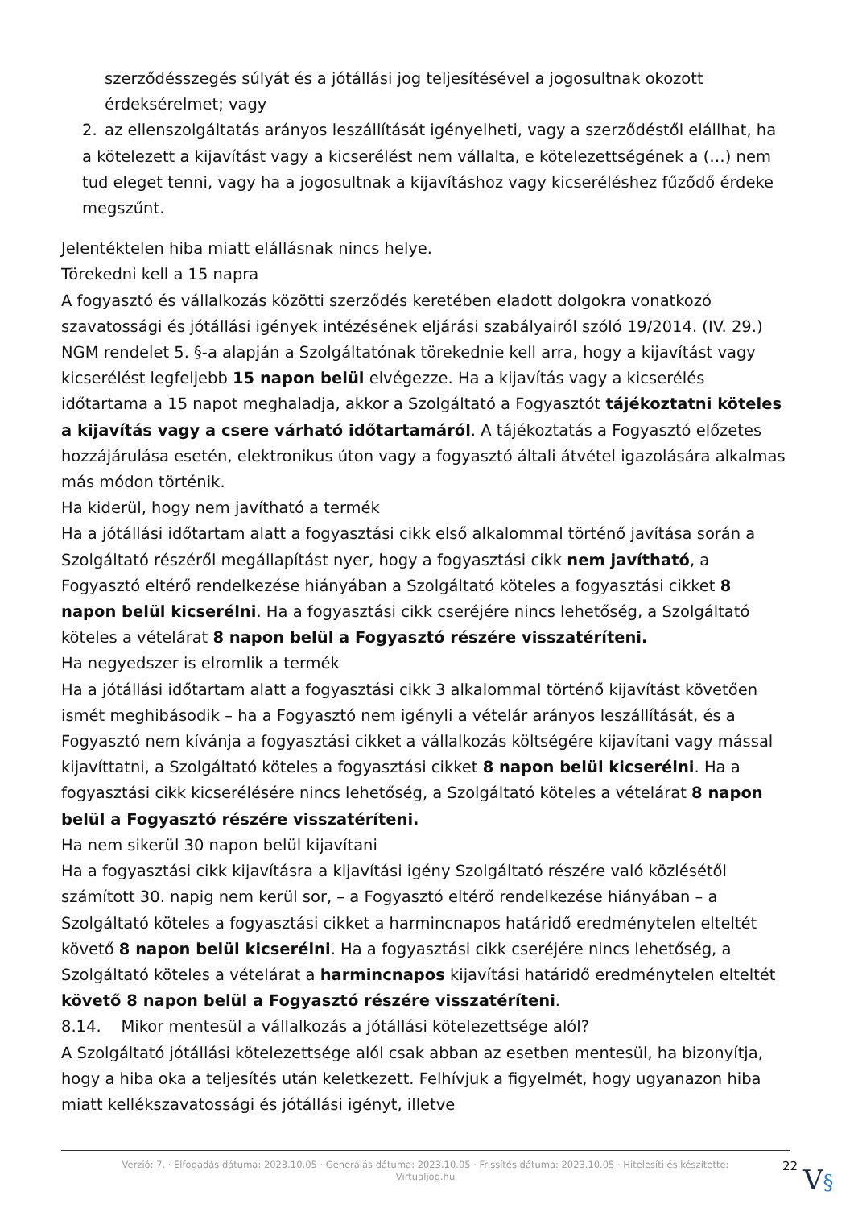szerződésszegés súlyát és a jótállási jog teljesítésével a jogosultnak okozott érdeksérelmet; vagy
2. az ellenszolgáltatás arányos leszállítását igényelheti, vagy a szerződéstől elállhat, ha a kötelezett a kijavítást vagy a kicserélést nem vállalta, e kötelezettségének a (…) nem tud eleget tenni, vagy ha a jogosultnak a kijavításhoz vagy kicseréléshez fűződő érdeke megszűnt.
Jelentéktelen hiba miatt elállásnak nincs helye.
Törekedni kell a 15 napra
A fogyasztó és vállalkozás közötti szerződés keretében eladott dolgokra vonatkozó szavatossági és jótállási igények intézésének eljárási szabályairól szóló 19/2014. (IV. 29.) NGM rendelet 5. §-a alapján a Szolgáltatónak törekednie kell arra, hogy a kijavítást vagy kicserélést legfeljebb 15 napon belül elvégezze. Ha a kijavítás vagy a kicserélés időtartama a 15 napot meghaladja, akkor a Szolgáltató a Fogyasztót tájékoztatni köteles a kijavítás vagy a csere várható időtartamáról. A tájékoztatás a Fogyasztó előzetes hozzájárulása esetén, elektronikus úton vagy a fogyasztó általi átvétel igazolására alkalmas más módon történik.
Ha kiderül, hogy nem javítható a termék
Ha a jótállási időtartam alatt a fogyasztási cikk első alkalommal történő javítása során a Szolgáltató részéről megállapítást nyer, hogy a fogyasztási cikk nem javítható, a Fogyasztó eltérő rendelkezése hiányában a Szolgáltató köteles a fogyasztási cikket 8 napon belül kicserélni. Ha a fogyasztási cikk cseréjére nincs lehetőség, a Szolgáltató köteles a vételárat 8 napon belül a Fogyasztó részére visszatéríteni.
Ha negyedszer is elromlik a termék
Ha a jótállási időtartam alatt a fogyasztási cikk 3 alkalommal történő kijavítást követően ismét meghibásodik – ha a Fogyasztó nem igényli a vételár arányos leszállítását, és a Fogyasztó nem kívánja a fogyasztási cikket a vállalkozás költségére kijavítani vagy mással kijavíttatni, a Szolgáltató köteles a fogyasztási cikket 8 napon belül kicserélni. Ha a fogyasztási cikk kicserélésére nincs lehetőség, a Szolgáltató köteles a vételárat 8 napon belül a Fogyasztó részére visszatéríteni.
Ha nem sikerül 30 napon belül kijavítani
Ha a fogyasztási cikk kijavításra a kijavítási igény Szolgáltató részére való közlésétől számított 30. napig nem kerül sor, – a Fogyasztó eltérő rendelkezése hiányában – a Szolgáltató köteles a fogyasztási cikket a harmincnapos határidő eredménytelen elteltét követő 8 napon belül kicserélni. Ha a fogyasztási cikk cseréjére nincs lehetőség, a Szolgáltató köteles a vételárat a harmincnapos kijavítási határidő eredménytelen elteltét követő 8 napon belül a Fogyasztó részére visszatéríteni.
8.14. Mikor mentesül a vállalkozás a jótállási kötelezettsége alól?
A Szolgáltató jótállási kötelezettsége alól csak abban az esetben mentesül, ha bizonyítja, hogy a hiba oka a teljesítés után keletkezett. Felhívjuk a figyelmét, hogy ugyanazon hiba miatt kellékszavatossági és jótállási igényt, illetve
Verzió: 7. · Elfogadás dátuma: 2023.10.05 · Generálás dátuma: 2023.10.05 · Frissítés dátuma: 2023.10.05 · Hitelesíti és készítette: Virtualjog.hu
22
V§